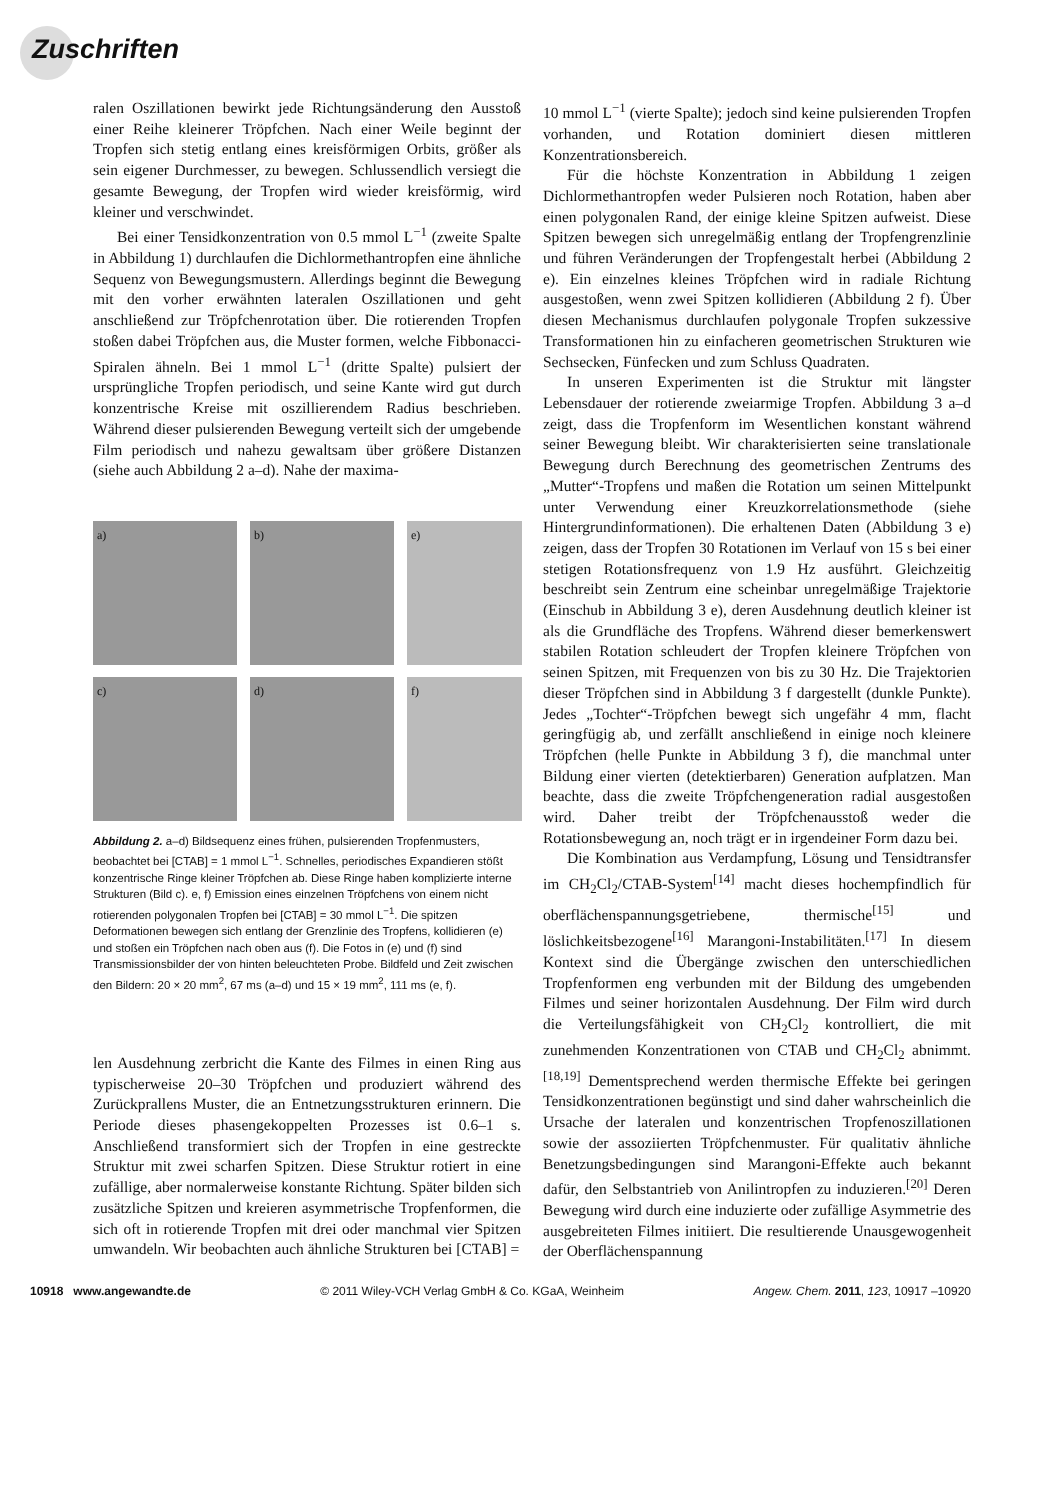Zuschriften
ralen Oszillationen bewirkt jede Richtungsänderung den Ausstoß einer Reihe kleinerer Tröpfchen. Nach einer Weile beginnt der Tropfen sich stetig entlang eines kreisförmigen Orbits, größer als sein eigener Durchmesser, zu bewegen. Schlussendlich versiegt die gesamte Bewegung, der Tropfen wird wieder kreisförmig, wird kleiner und verschwindet.
Bei einer Tensidkonzentration von 0.5 mmol L<sup>−1</sup> (zweite Spalte in Abbildung 1) durchlaufen die Dichlormethantropfen eine ähnliche Sequenz von Bewegungsmustern. Allerdings beginnt die Bewegung mit den vorher erwähnten lateralen Oszillationen und geht anschließend zur Tröpfchenrotation über. Die rotierenden Tropfen stoßen dabei Tröpfchen aus, die Muster formen, welche Fibbonacci-Spiralen ähneln. Bei 1 mmol L<sup>−1</sup> (dritte Spalte) pulsiert der ursprüngliche Tropfen periodisch, und seine Kante wird gut durch konzentrische Kreise mit oszillierendem Radius beschrieben. Während dieser pulsierenden Bewegung verteilt sich der umgebende Film periodisch und nahezu gewaltsam über größere Distanzen (siehe auch Abbildung 2 a–d). Nahe der maxima-
a)
b)
e)
c)
d)
f)
Abbildung 2. a–d) Bildsequenz eines frühen, pulsierenden Tropfenmusters, beobachtet bei [CTAB] = 1 mmol L<sup>−1</sup>. Schnelles, periodisches Expandieren stößt konzentrische Ringe kleiner Tröpfchen ab. Diese Ringe haben komplizierte interne Strukturen (Bild c). e, f) Emission eines einzelnen Tröpfchens von einem nicht rotierenden polygonalen Tropfen bei [CTAB] = 30 mmol L<sup>−1</sup>. Die spitzen Deformationen bewegen sich entlang der Grenzlinie des Tropfens, kollidieren (e) und stoßen ein Tröpfchen nach oben aus (f). Die Fotos in (e) und (f) sind Transmissionsbilder der von hinten beleuchteten Probe. Bildfeld und Zeit zwischen den Bildern: 20 × 20 mm<sup>2</sup>, 67 ms (a–d) und 15 × 19 mm<sup>2</sup>, 111 ms (e, f).
len Ausdehnung zerbricht die Kante des Filmes in einen Ring aus typischerweise 20–30 Tröpfchen und produziert während des Zurückprallens Muster, die an Entnetzungsstrukturen erinnern. Die Periode dieses phasengekoppelten Prozesses ist 0.6–1 s. Anschließend transformiert sich der Tropfen in eine gestreckte Struktur mit zwei scharfen Spitzen. Diese Struktur rotiert in eine zufällige, aber normalerweise konstante Richtung. Später bilden sich zusätzliche Spitzen und kreieren asymmetrische Tropfenformen, die sich oft in rotierende Tropfen mit drei oder manchmal vier Spitzen umwandeln. Wir beobachten auch ähnliche Strukturen bei [CTAB] =
10 mmol L<sup>−1</sup> (vierte Spalte); jedoch sind keine pulsierenden Tropfen vorhanden, und Rotation dominiert diesen mittleren Konzentrationsbereich.
Für die höchste Konzentration in Abbildung 1 zeigen Dichlormethantropfen weder Pulsieren noch Rotation, haben aber einen polygonalen Rand, der einige kleine Spitzen aufweist. Diese Spitzen bewegen sich unregelmäßig entlang der Tropfengrenzlinie und führen Veränderungen der Tropfengestalt herbei (Abbildung 2 e). Ein einzelnes kleines Tröpfchen wird in radiale Richtung ausgestoßen, wenn zwei Spitzen kollidieren (Abbildung 2 f). Über diesen Mechanismus durchlaufen polygonale Tropfen sukzessive Transformationen hin zu einfacheren geometrischen Strukturen wie Sechsecken, Fünfecken und zum Schluss Quadraten.
In unseren Experimenten ist die Struktur mit längster Lebensdauer der rotierende zweiarmige Tropfen. Abbildung 3 a–d zeigt, dass die Tropfenform im Wesentlichen konstant während seiner Bewegung bleibt. Wir charakterisierten seine translationale Bewegung durch Berechnung des geometrischen Zentrums des „Mutter“-Tropfens und maßen die Rotation um seinen Mittelpunkt unter Verwendung einer Kreuzkorrelationsmethode (siehe Hintergrundinformationen). Die erhaltenen Daten (Abbildung 3 e) zeigen, dass der Tropfen 30 Rotationen im Verlauf von 15 s bei einer stetigen Rotationsfrequenz von 1.9 Hz ausführt. Gleichzeitig beschreibt sein Zentrum eine scheinbar unregelmäßige Trajektorie (Einschub in Abbildung 3 e), deren Ausdehnung deutlich kleiner ist als die Grundfläche des Tropfens. Während dieser bemerkenswert stabilen Rotation schleudert der Tropfen kleinere Tröpfchen von seinen Spitzen, mit Frequenzen von bis zu 30 Hz. Die Trajektorien dieser Tröpfchen sind in Abbildung 3 f dargestellt (dunkle Punkte). Jedes „Tochter“-Tröpfchen bewegt sich ungefähr 4 mm, flacht geringfügig ab, und zerfällt anschließend in einige noch kleinere Tröpfchen (helle Punkte in Abbildung 3 f), die manchmal unter Bildung einer vierten (detektierbaren) Generation aufplatzen. Man beachte, dass die zweite Tröpfchengeneration radial ausgestoßen wird. Daher treibt der Tröpfchenausstoß weder die Rotationsbewegung an, noch trägt er in irgendeiner Form dazu bei.
Die Kombination aus Verdampfung, Lösung und Tensidtransfer im CH<sub>2</sub>Cl<sub>2</sub>/CTAB-System<sup>[14]</sup> macht dieses hochempfindlich für oberflächenspannungsgetriebene, thermische<sup>[15]</sup> und löslichkeitsbezogene<sup>[16]</sup> Marangoni-Instabilitäten.<sup>[17]</sup> In diesem Kontext sind die Übergänge zwischen den unterschiedlichen Tropfenformen eng verbunden mit der Bildung des umgebenden Filmes und seiner horizontalen Ausdehnung. Der Film wird durch die Verteilungsfähigkeit von CH<sub>2</sub>Cl<sub>2</sub> kontrolliert, die mit zunehmenden Konzentrationen von CTAB und CH<sub>2</sub>Cl<sub>2</sub> abnimmt.<sup>[18,19]</sup> Dementsprechend werden thermische Effekte bei geringen Tensidkonzentrationen begünstigt und sind daher wahrscheinlich die Ursache der lateralen und konzentrischen Tropfenoszillationen sowie der assoziierten Tröpfchenmuster. Für qualitativ ähnliche Benetzungsbedingungen sind Marangoni-Effekte auch bekannt dafür, den Selbstantrieb von Anilintropfen zu induzieren.<sup>[20]</sup> Deren Bewegung wird durch eine induzierte oder zufällige Asymmetrie des ausgebreiteten Filmes initiiert. Die resultierende Unausgewogenheit der Oberflächenspannung
10918 www.angewandte.de © 2011 Wiley-VCH Verlag GmbH & Co. KGaA, Weinheim Angew. Chem. 2011, 123, 10917 –10920